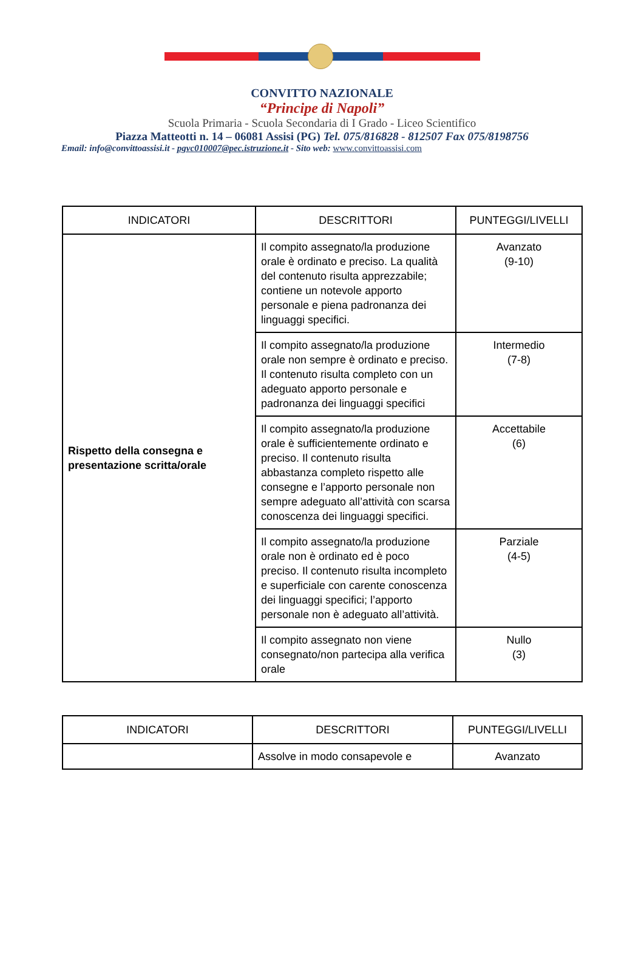CONVITTO NAZIONALE
“Principe di Napoli”
Scuola Primaria - Scuola Secondaria di I Grado - Liceo Scientifico
Piazza Matteotti n. 14 – 06081 Assisi (PG) Tel. 075/816828 - 812507 Fax 075/8198756
Email: info@convittoassisi.it - pgvc010007@pec.istruzione.it - Sito web: www.convittoassisi.com
| INDICATORI | DESCRITTORI | PUNTEGGI/LIVELLI |
| --- | --- | --- |
| Rispetto della consegna e presentazione scritta/orale | Il compito assegnato/la produzione orale è ordinato e preciso. La qualità del contenuto risulta apprezzabile; contiene un notevole apporto personale e piena padronanza dei linguaggi specifici. | Avanzato (9-10) |
| | Il compito assegnato/la produzione orale non sempre è ordinato e preciso. Il contenuto risulta completo con un adeguato apporto personale e padronanza dei linguaggi specifici | Intermedio (7-8) |
| | Il compito assegnato/la produzione orale è sufficientemente ordinato e preciso. Il contenuto risulta abbastanza completo rispetto alle consegne e l’apporto personale non sempre adeguato all’attività con scarsa conoscenza dei linguaggi specifici. | Accettabile (6) |
| | Il compito assegnato/la produzione orale non è ordinato ed è poco preciso. Il contenuto risulta incompleto e superficiale con carente conoscenza dei linguaggi specifici; l’apporto personale non è adeguato all’attività. | Parziale (4-5) |
| | Il compito assegnato non viene consegnato/non partecipa alla verifica orale | Nullo (3) |
| INDICATORI | DESCRITTORI | PUNTEGGI/LIVELLI |
| --- | --- | --- |
| | Assolve in modo consapevole e | Avanzato |